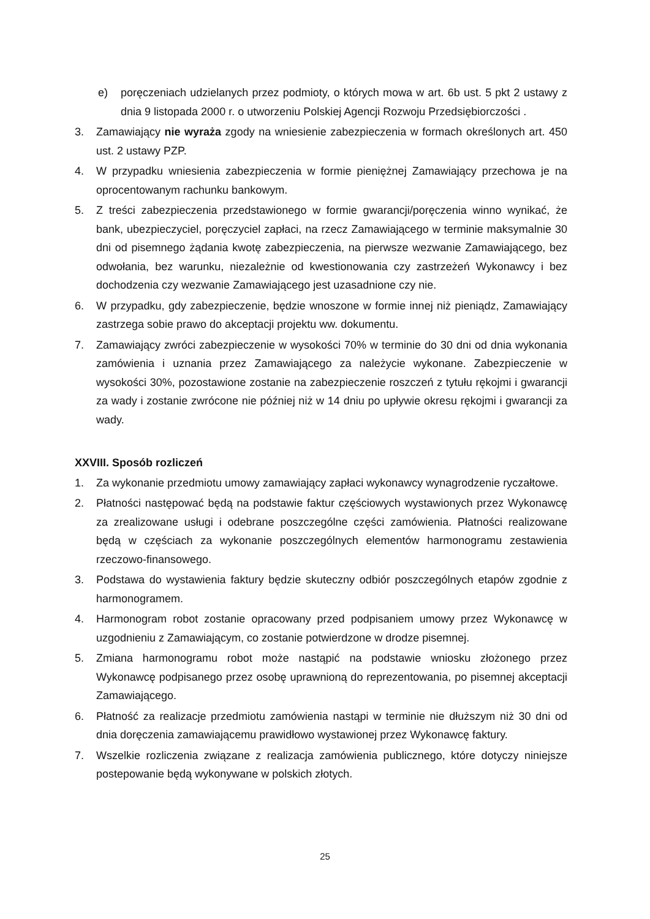e) poręczeniach udzielanych przez podmioty, o których mowa w art. 6b ust. 5 pkt 2 ustawy z dnia 9 listopada 2000 r. o utworzeniu Polskiej Agencji Rozwoju Przedsiębiorczości .
3. Zamawiający nie wyraża zgody na wniesienie zabezpieczenia w formach określonych art. 450 ust. 2 ustawy PZP.
4. W przypadku wniesienia zabezpieczenia w formie pieniężnej Zamawiający przechowa je na oprocentowanym rachunku bankowym.
5. Z treści zabezpieczenia przedstawionego w formie gwarancji/poręczenia winno wynikać, że bank, ubezpieczyciel, poręczyciel zapłaci, na rzecz Zamawiającego w terminie maksymalnie 30 dni od pisemnego żądania kwotę zabezpieczenia, na pierwsze wezwanie Zamawiającego, bez odwołania, bez warunku, niezależnie od kwestionowania czy zastrzeżeń Wykonawcy i bez dochodzenia czy wezwanie Zamawiającego jest uzasadnione czy nie.
6. W przypadku, gdy zabezpieczenie, będzie wnoszone w formie innej niż pieniądz, Zamawiający zastrzega sobie prawo do akceptacji projektu ww. dokumentu.
7. Zamawiający zwróci zabezpieczenie w wysokości 70% w terminie do 30 dni od dnia wykonania zamówienia i uznania przez Zamawiającego za należycie wykonane. Zabezpieczenie w wysokości 30%, pozostawione zostanie na zabezpieczenie roszczeń z tytułu rękojmi i gwarancji za wady i zostanie zwrócone nie później niż w 14 dniu po upływie okresu rękojmi i gwarancji za wady.
XXVIII. Sposób rozliczeń
1. Za wykonanie przedmiotu umowy zamawiający zapłaci wykonawcy wynagrodzenie ryczałtowe.
2. Płatności następować będą na podstawie faktur częściowych wystawionych przez Wykonawcę za zrealizowane usługi i odebrane poszczególne części zamówienia. Płatności realizowane będą w częściach za wykonanie poszczególnych elementów harmonogramu zestawienia rzeczowo-finansowego.
3. Podstawa do wystawienia faktury będzie skuteczny odbiór poszczególnych etapów zgodnie z harmonogramem.
4. Harmonogram robot zostanie opracowany przed podpisaniem umowy przez Wykonawcę w uzgodnieniu z Zamawiającym, co zostanie potwierdzone w drodze pisemnej.
5. Zmiana harmonogramu robot może nastąpić na podstawie wniosku złożonego przez Wykonawcę podpisanego przez osobę uprawnioną do reprezentowania, po pisemnej akceptacji Zamawiającego.
6. Płatność za realizacje przedmiotu zamówienia nastąpi w terminie nie dłuższym niż 30 dni od dnia doręczenia zamawiającemu prawidłowo wystawionej przez Wykonawcę faktury.
7. Wszelkie rozliczenia związane z realizacja zamówienia publicznego, które dotyczy niniejsze postepowanie będą wykonywane w polskich złotych.
25